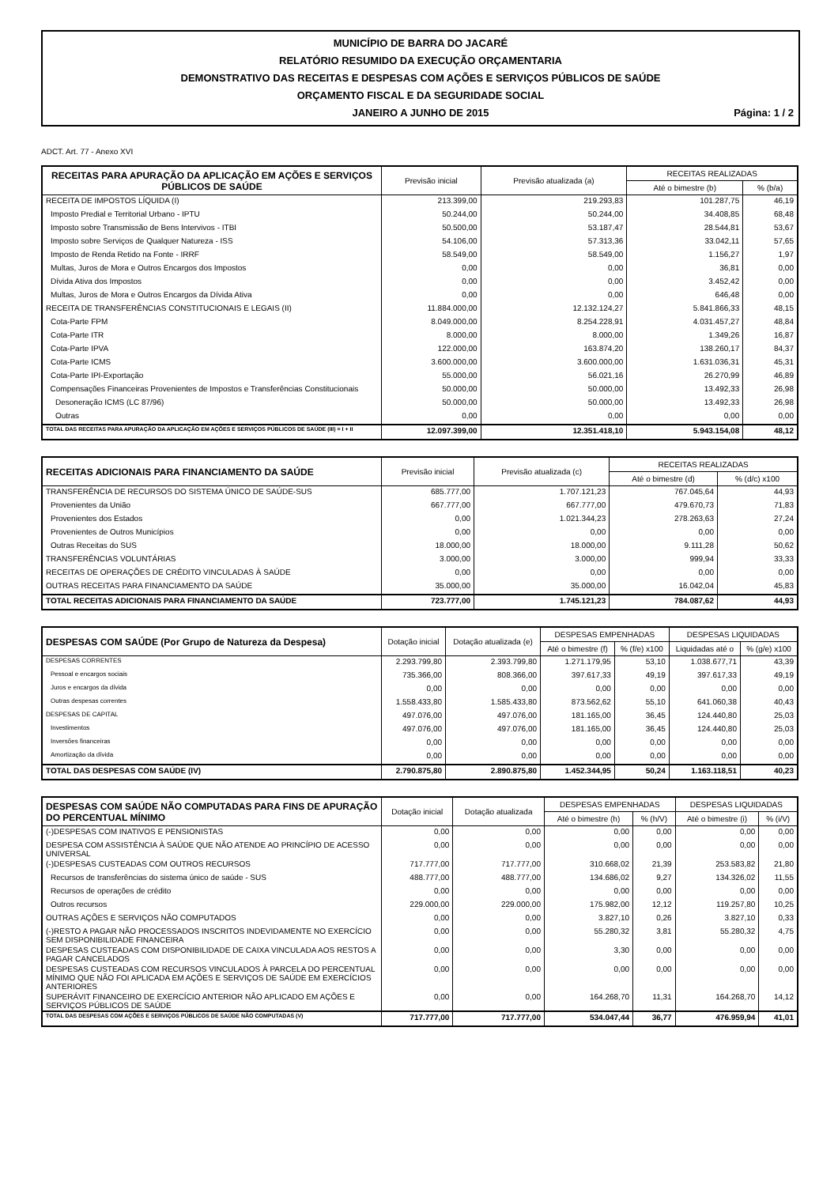MUNICÍPIO DE BARRA DO JACARÉ
RELATÓRIO RESUMIDO DA EXECUÇÃO ORÇAMENTARIA
DEMONSTRATIVO DAS RECEITAS E DESPESAS COM AÇÕES E SERVIÇOS PÚBLICOS DE SAÚDE
ORÇAMENTO FISCAL E DA SEGURIDADE SOCIAL
JANEIRO A JUNHO DE 2015 Página: 1 / 2
ADCT. Art. 77 - Anexo XVI
| RECEITAS PARA APURAÇÃO DA APLICAÇÃO EM AÇÕES E SERVIÇOS PÚBLICOS DE SAÚDE | Previsão inicial | Previsão atualizada (a) | RECEITAS REALIZADAS | |
| --- | --- | --- | --- | --- |
| | | | Até o bimestre (b) | % (b/a) |
| RECEITA DE IMPOSTOS LÍQUIDA (I) | 213.399,00 | 219.293,83 | 101.287,75 | 46,19 |
| Imposto Predial e Territorial Urbano - IPTU | 50.244,00 | 50.244,00 | 34.408,85 | 68,48 |
| Imposto sobre Transmissão de Bens Intervivos - ITBI | 50.500,00 | 53.187,47 | 28.544,81 | 53,67 |
| Imposto sobre Serviços de Qualquer Natureza - ISS | 54.106,00 | 57.313,36 | 33.042,11 | 57,65 |
| Imposto de Renda Retido na Fonte - IRRF | 58.549,00 | 58.549,00 | 1.156,27 | 1,97 |
| Multas, Juros de Mora e Outros Encargos dos Impostos | 0,00 | 0,00 | 36,81 | 0,00 |
| Dívida Ativa dos Impostos | 0,00 | 0,00 | 3.452,42 | 0,00 |
| Multas, Juros de Mora e Outros Encargos da Dívida Ativa | 0,00 | 0,00 | 646,48 | 0,00 |
| RECEITA DE TRANSFERÊNCIAS CONSTITUCIONAIS E LEGAIS (II) | 11.884.000,00 | 12.132.124,27 | 5.841.866,33 | 48,15 |
| Cota-Parte FPM | 8.049.000,00 | 8.254.228,91 | 4.031.457,27 | 48,84 |
| Cota-Parte ITR | 8.000,00 | 8.000,00 | 1.349,26 | 16,87 |
| Cota-Parte IPVA | 122.000,00 | 163.874,20 | 138.260,17 | 84,37 |
| Cota-Parte ICMS | 3.600.000,00 | 3.600.000,00 | 1.631.036,31 | 45,31 |
| Cota-Parte IPI-Exportação | 55.000,00 | 56.021,16 | 26.270,99 | 46,89 |
| Compensações Financeiras Provenientes de Impostos e Transferências Constitucionais | 50.000,00 | 50.000,00 | 13.492,33 | 26,98 |
| Desoneração ICMS (LC 87/96) | 50.000,00 | 50.000,00 | 13.492,33 | 26,98 |
| Outras | 0,00 | 0,00 | 0,00 | 0,00 |
| TOTAL DAS RECEITAS PARA APURAÇÃO DA APLICAÇÃO EM AÇÕES E SERVIÇOS PÚBLICOS DE SAÚDE (III) = I + II | 12.097.399,00 | 12.351.418,10 | 5.943.154,08 | 48,12 |
| RECEITAS ADICIONAIS PARA FINANCIAMENTO DA SAÚDE | Previsão inicial | Previsão atualizada (c) | RECEITAS REALIZADAS | |
| --- | --- | --- | --- | --- |
| | | | Até o bimestre (d) | % (d/c) x100 |
| TRANSFERÊNCIA DE RECURSOS DO SISTEMA ÚNICO DE SAÚDE-SUS | 685.777,00 | 1.707.121,23 | 767.045,64 | 44,93 |
| Provenientes da União | 667.777,00 | 667.777,00 | 479.670,73 | 71,83 |
| Provenientes dos Estados | 0,00 | 1.021.344,23 | 278.263,63 | 27,24 |
| Provenientes de Outros Municípios | 0,00 | 0,00 | 0,00 | 0,00 |
| Outras Receitas do SUS | 18.000,00 | 18.000,00 | 9.111,28 | 50,62 |
| TRANSFERÊNCIAS VOLUNTÁRIAS | 3.000,00 | 3.000,00 | 999,94 | 33,33 |
| RECEITAS DE OPERAÇÕES DE CRÉDITO VINCULADAS À SAÚDE | 0,00 | 0,00 | 0,00 | 0,00 |
| OUTRAS RECEITAS PARA FINANCIAMENTO DA SAÚDE | 35.000,00 | 35.000,00 | 16.042,04 | 45,83 |
| TOTAL RECEITAS ADICIONAIS PARA FINANCIAMENTO DA SAÚDE | 723.777,00 | 1.745.121,23 | 784.087,62 | 44,93 |
| DESPESAS COM SAÚDE (Por Grupo de Natureza da Despesa) | Dotação inicial | Dotação atualizada (e) | DESPESAS EMPENHADAS | | DESPESAS LIQUIDADAS | |
| --- | --- | --- | --- | --- | --- | --- |
| | | | Até o bimestre (f) | % (f/e) x100 | Liquidadas até o | % (g/e) x100 |
| DESPESAS CORRENTES | 2.293.799,80 | 2.393.799,80 | 1.271.179,95 | 53,10 | 1.038.677,71 | 43,39 |
| Pessoal e encargos sociais | 735.366,00 | 808.366,00 | 397.617,33 | 49,19 | 397.617,33 | 49,19 |
| Juros e encargos da dívida | 0,00 | 0,00 | 0,00 | 0,00 | 0,00 | 0,00 |
| Outras despesas correntes | 1.558.433,80 | 1.585.433,80 | 873.562,62 | 55,10 | 641.060,38 | 40,43 |
| DESPESAS DE CAPITAL | 497.076,00 | 497.076,00 | 181.165,00 | 36,45 | 124.440,80 | 25,03 |
| Investimentos | 497.076,00 | 497.076,00 | 181.165,00 | 36,45 | 124.440,80 | 25,03 |
| Inversões financeiras | 0,00 | 0,00 | 0,00 | 0,00 | 0,00 | 0,00 |
| Amortização da dívida | 0,00 | 0,00 | 0,00 | 0,00 | 0,00 | 0,00 |
| TOTAL DAS DESPESAS COM SAÚDE (IV) | 2.790.875,80 | 2.890.875,80 | 1.452.344,95 | 50,24 | 1.163.118,51 | 40,23 |
| DESPESAS COM SAÚDE NÃO COMPUTADAS PARA FINS DE APURAÇÃO DO PERCENTUAL MÍNIMO | Dotação inicial | Dotação atualizada | DESPESAS EMPENHADAS | | DESPESAS LIQUIDADAS | |
| --- | --- | --- | --- | --- | --- | --- |
| | | | Até o bimestre (h) | % (h/V) | Até o bimestre (i) | % (i/V) |
| (-)DESPESAS COM INATIVOS E PENSIONISTAS | 0,00 | 0,00 | 0,00 | 0,00 | 0,00 | 0,00 |
| DESPESA COM ASSISTÊNCIA À SAÚDE QUE NÃO ATENDE AO PRINCÍPIO DE ACESSO UNIVERSAL | 0,00 | 0,00 | 0,00 | 0,00 | 0,00 | 0,00 |
| (-)DESPESAS CUSTEADAS COM OUTROS RECURSOS | 717.777,00 | 717.777,00 | 310.668,02 | 21,39 | 253.583,82 | 21,80 |
| Recursos de transferências do sistema único de saúde - SUS | 488.777,00 | 488.777,00 | 134.686,02 | 9,27 | 134.326,02 | 11,55 |
| Recursos de operações de crédito | 0,00 | 0,00 | 0,00 | 0,00 | 0,00 | 0,00 |
| Outros recursos | 229.000,00 | 229.000,00 | 175.982,00 | 12,12 | 119.257,80 | 10,25 |
| OUTRAS AÇÕES E SERVIÇOS NÃO COMPUTADOS | 0,00 | 0,00 | 3.827,10 | 0,26 | 3.827,10 | 0,33 |
| (-)RESTO A PAGAR NÃO PROCESSADOS INSCRITOS INDEVIDAMENTE NO EXERCÍCIO SEM DISPONIBILIDADE FINANCEIRA | 0,00 | 0,00 | 55.280,32 | 3,81 | 55.280,32 | 4,75 |
| DESPESAS CUSTEADAS COM DISPONIBILIDADE DE CAIXA VINCULADA AOS RESTOS A PAGAR CANCELADOS | 0,00 | 0,00 | 3,30 | 0,00 | 0,00 | 0,00 |
| DESPESAS CUSTEADAS COM RECURSOS VINCULADOS À PARCELA DO PERCENTUAL MÍNIMO QUE NÃO FOI APLICADA EM AÇÕES E SERVIÇOS DE SAÚDE EM EXERCÍCIOS ANTERIORES | 0,00 | 0,00 | 0,00 | 0,00 | 0,00 | 0,00 |
| SUPERÁVIT FINANCEIRO DE EXERCÍCIO ANTERIOR NÃO APLICADO EM AÇÕES E SERVIÇOS PÚBLICOS DE SAÚDE | 0,00 | 0,00 | 164.268,70 | 11,31 | 164.268,70 | 14,12 |
| TOTAL DAS DESPESAS COM AÇÕES E SERVIÇOS PÚBLICOS DE SAÚDE NÃO COMPUTADAS (V) | 717.777,00 | 717.777,00 | 534.047,44 | 36,77 | 476.959,94 | 41,01 |